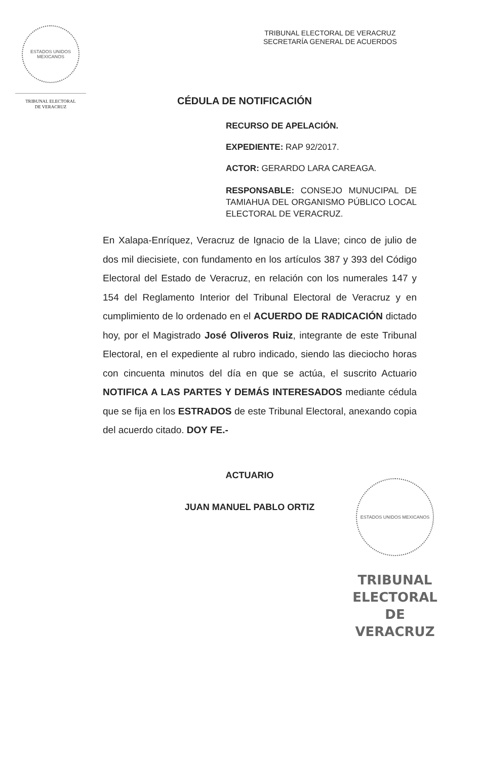ESTADOS UNIDOS MEXICANOS
TRIBUNAL ELECTORAL
DE VERACRUZ
TRIBUNAL ELECTORAL DE VERACRUZ
SECRETARÍA GENERAL DE ACUERDOS
CÉDULA DE NOTIFICACIÓN
RECURSO DE APELACIÓN.
EXPEDIENTE: RAP 92/2017.
ACTOR: GERARDO LARA CAREAGA.
RESPONSABLE: CONSEJO MUNUCIPAL DE TAMIAHUA DEL ORGANISMO PÚBLICO LOCAL ELECTORAL DE VERACRUZ.
En Xalapa-Enríquez, Veracruz de Ignacio de la Llave; cinco de julio de dos mil diecisiete, con fundamento en los artículos 387 y 393 del Código Electoral del Estado de Veracruz, en relación con los numerales 147 y 154 del Reglamento Interior del Tribunal Electoral de Veracruz y en cumplimiento de lo ordenado en el ACUERDO DE RADICACIÓN dictado hoy, por el Magistrado José Oliveros Ruiz, integrante de este Tribunal Electoral, en el expediente al rubro indicado, siendo las dieciocho horas con cincuenta minutos del día en que se actúa, el suscrito Actuario NOTIFICA A LAS PARTES Y DEMÁS INTERESADOS mediante cédula que se fija en los ESTRADOS de este Tribunal Electoral, anexando copia del acuerdo citado. DOY FE.-
ACTUARIO
JUAN MANUEL PABLO ORTIZ
ESTADOS UNIDOS MEXICANOS
TRIBUNAL
ELECTORAL
DE VERACRUZ